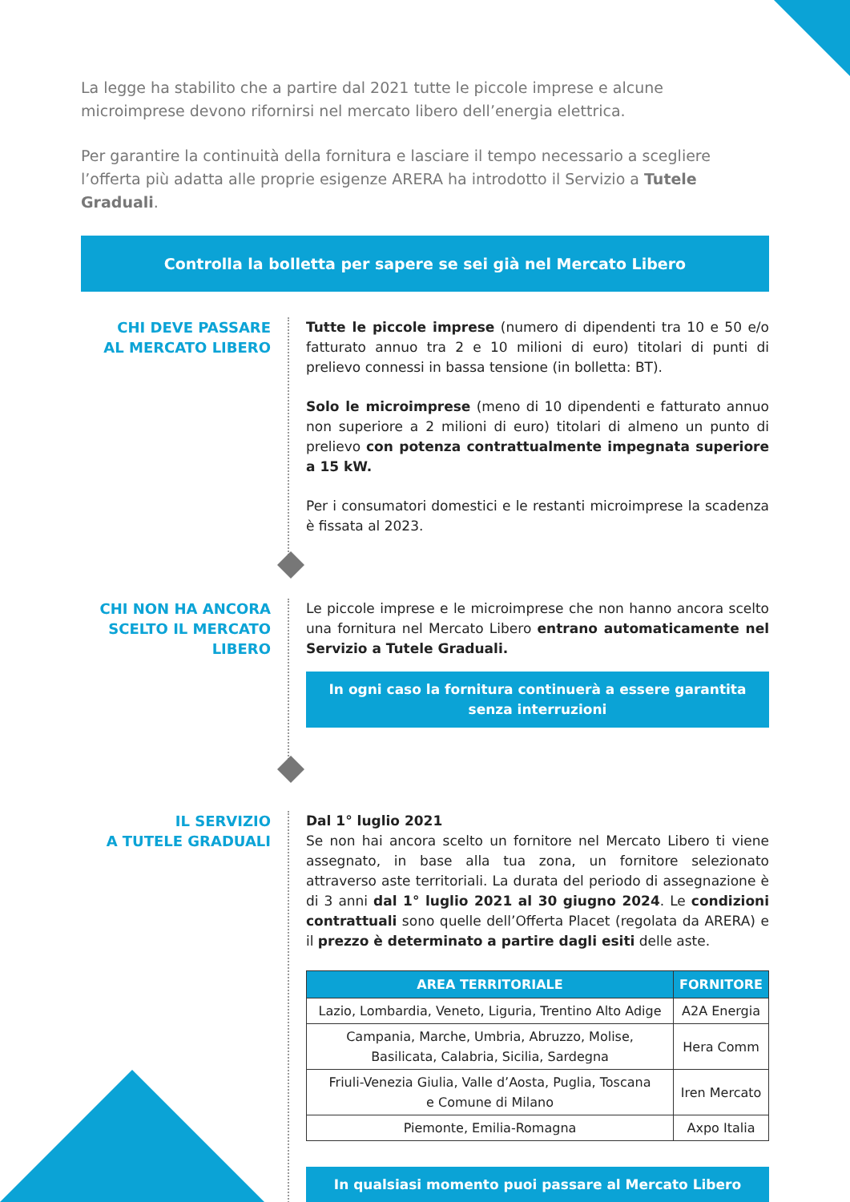La legge ha stabilito che a partire dal 2021 tutte le piccole imprese e alcune microimprese devono rifornirsi nel mercato libero dell’energia elettrica.
Per garantire la continuità della fornitura e lasciare il tempo necessario a scegliere l’offerta più adatta alle proprie esigenze ARERA ha introdotto il Servizio a Tutele Graduali.
Controlla la bolletta per sapere se sei già nel Mercato Libero
CHI DEVE PASSARE
AL MERCATO LIBERO
Tutte le piccole imprese (numero di dipendenti tra 10 e 50 e/o fatturato annuo tra 2 e 10 milioni di euro) titolari di punti di prelievo connessi in bassa tensione (in bolletta: BT).
Solo le microimprese (meno di 10 dipendenti e fatturato annuo non superiore a 2 milioni di euro) titolari di almeno un punto di prelievo con potenza contrattualmente impegnata superiore a 15 kW.
Per i consumatori domestici e le restanti microimprese la scadenza è fissata al 2023.
CHI NON HA ANCORA
SCELTO IL MERCATO
LIBERO
Le piccole imprese e le microimprese che non hanno ancora scelto una fornitura nel Mercato Libero entrano automaticamente nel Servizio a Tutele Graduali.
In ogni caso la fornitura continuerà a essere garantita
senza interruzioni
IL SERVIZIO
A TUTELE GRADUALI
Dal 1° luglio 2021
Se non hai ancora scelto un fornitore nel Mercato Libero ti viene assegnato, in base alla tua zona, un fornitore selezionato attraverso aste territoriali. La durata del periodo di assegnazione è di 3 anni dal 1° luglio 2021 al 30 giugno 2024. Le condizioni contrattuali sono quelle dell’Offerta Placet (regolata da ARERA) e il prezzo è determinato a partire dagli esiti delle aste.
| AREA TERRITORIALE | FORNITORE |
| --- | --- |
| Lazio, Lombardia, Veneto, Liguria, Trentino Alto Adige | A2A Energia |
| Campania, Marche, Umbria, Abruzzo, Molise, Basilicata, Calabria, Sicilia, Sardegna | Hera Comm |
| Friuli-Venezia Giulia, Valle d’Aosta, Puglia, Toscana e Comune di Milano | Iren Mercato |
| Piemonte, Emilia-Romagna | Axpo Italia |
In qualsiasi momento puoi passare al Mercato Libero